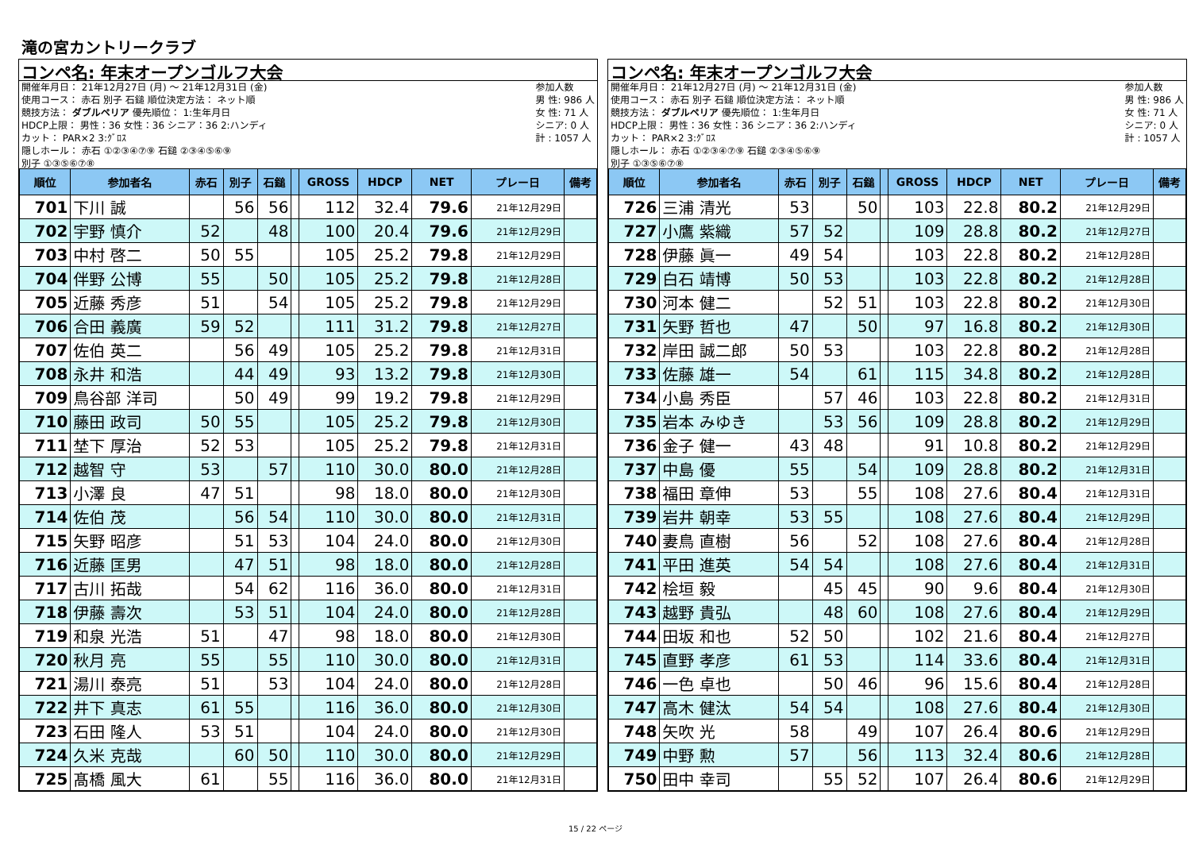滝の宮カントリークラブ
コンペ名: 年末オープンゴルフ大会
開催年月日： 21年12月27日 (月) ～ 21年12月31日 (金)
使用コース： 赤石 別子 石鎚 順位決定方法： ネット順
競技方法： ダブルペリア 優先順位： 1:生年月日
HDCP上限： 男性：36 女性：36 シニア：36 2:ハンディ
カット： PAR×2 3:ｸﾞﾛｽ
隠しホール： 赤石 ①②③④⑦⑨ 石鎚 ②③④⑤⑥⑨
別子 ①③⑤⑥⑦⑧
参加人数
男 性: 986 人
女 性: 71 人
シニア: 0 人
計 : 1057 人
| 順位 | 参加者名 | 赤石 | 別子 | 石鎚 | | GROSS | HDCP | NET | プレー日 | 備考 |
| --- | --- | --- | --- | --- | --- | --- | --- | --- | --- | --- |
| 701 | 下川 誠 | | 56 | 56 | | 112 | 32.4 | 79.6 | 21年12月29日 | |
| 702 | 宇野 慎介 | 52 | | 48 | | 100 | 20.4 | 79.6 | 21年12月29日 | |
| 703 | 中村 啓二 | 50 | 55 | | | 105 | 25.2 | 79.8 | 21年12月29日 | |
| 704 | 伴野 公博 | 55 | | 50 | | 105 | 25.2 | 79.8 | 21年12月28日 | |
| 705 | 近藤 秀彦 | 51 | | 54 | | 105 | 25.2 | 79.8 | 21年12月29日 | |
| 706 | 合田 義廣 | 59 | 52 | | | 111 | 31.2 | 79.8 | 21年12月27日 | |
| 707 | 佐伯 英二 | | 56 | 49 | | 105 | 25.2 | 79.8 | 21年12月31日 | |
| 708 | 永井 和浩 | | 44 | 49 | | 93 | 13.2 | 79.8 | 21年12月30日 | |
| 709 | 鳥谷部 洋司 | | 50 | 49 | | 99 | 19.2 | 79.8 | 21年12月29日 | |
| 710 | 藤田 政司 | 50 | 55 | | | 105 | 25.2 | 79.8 | 21年12月30日 | |
| 711 | 埜下 厚治 | 52 | 53 | | | 105 | 25.2 | 79.8 | 21年12月31日 | |
| 712 | 越智 守 | 53 | | 57 | | 110 | 30.0 | 80.0 | 21年12月28日 | |
| 713 | 小澤 良 | 47 | 51 | | | 98 | 18.0 | 80.0 | 21年12月30日 | |
| 714 | 佐伯 茂 | | 56 | 54 | | 110 | 30.0 | 80.0 | 21年12月31日 | |
| 715 | 矢野 昭彦 | | 51 | 53 | | 104 | 24.0 | 80.0 | 21年12月30日 | |
| 716 | 近藤 匡男 | | 47 | 51 | | 98 | 18.0 | 80.0 | 21年12月28日 | |
| 717 | 古川 拓哉 | | 54 | 62 | | 116 | 36.0 | 80.0 | 21年12月31日 | |
| 718 | 伊藤 壽次 | | 53 | 51 | | 104 | 24.0 | 80.0 | 21年12月28日 | |
| 719 | 和泉 光浩 | 51 | | 47 | | 98 | 18.0 | 80.0 | 21年12月30日 | |
| 720 | 秋月 亮 | 55 | | 55 | | 110 | 30.0 | 80.0 | 21年12月31日 | |
| 721 | 湯川 泰亮 | 51 | | 53 | | 104 | 24.0 | 80.0 | 21年12月28日 | |
| 722 | 井下 真志 | 61 | 55 | | | 116 | 36.0 | 80.0 | 21年12月30日 | |
| 723 | 石田 隆人 | 53 | 51 | | | 104 | 24.0 | 80.0 | 21年12月30日 | |
| 724 | 久米 克哉 | | 60 | 50 | | 110 | 30.0 | 80.0 | 21年12月29日 | |
| 725 | 髙橋 風大 | 61 | | 55 | | 116 | 36.0 | 80.0 | 21年12月31日 | |
コンペ名: 年末オープンゴルフ大会
開催年月日： 21年12月27日 (月) ～ 21年12月31日 (金)
使用コース： 赤石 別子 石鎚 順位決定方法： ネット順
競技方法： ダブルペリア 優先順位： 1:生年月日
HDCP上限： 男性：36 女性：36 シニア：36 2:ハンディ
カット： PAR×2 3:ｸﾞﾛｽ
隠しホール： 赤石 ①②③④⑦⑨ 石鎚 ②③④⑤⑥⑨
別子 ①③⑤⑥⑦⑧
参加人数
男 性: 986 人
女 性: 71 人
シニア: 0 人
計 : 1057 人
| 順位 | 参加者名 | 赤石 | 別子 | 石鎚 | | GROSS | HDCP | NET | プレー日 | 備考 |
| --- | --- | --- | --- | --- | --- | --- | --- | --- | --- | --- |
| 726 | 三浦 清光 | 53 | | 50 | | 103 | 22.8 | 80.2 | 21年12月29日 | |
| 727 | 小鷹 紫織 | 57 | 52 | | | 109 | 28.8 | 80.2 | 21年12月27日 | |
| 728 | 伊藤 眞一 | 49 | 54 | | | 103 | 22.8 | 80.2 | 21年12月28日 | |
| 729 | 白石 靖博 | 50 | 53 | | | 103 | 22.8 | 80.2 | 21年12月28日 | |
| 730 | 河本 健二 | | 52 | 51 | | 103 | 22.8 | 80.2 | 21年12月30日 | |
| 731 | 矢野 哲也 | 47 | | 50 | | 97 | 16.8 | 80.2 | 21年12月30日 | |
| 732 | 岸田 誠二郎 | 50 | 53 | | | 103 | 22.8 | 80.2 | 21年12月28日 | |
| 733 | 佐藤 雄一 | 54 | | 61 | | 115 | 34.8 | 80.2 | 21年12月28日 | |
| 734 | 小島 秀臣 | | 57 | 46 | | 103 | 22.8 | 80.2 | 21年12月31日 | |
| 735 | 岩本 みゆき | | 53 | 56 | | 109 | 28.8 | 80.2 | 21年12月29日 | |
| 736 | 金子 健一 | 43 | 48 | | | 91 | 10.8 | 80.2 | 21年12月29日 | |
| 737 | 中島 優 | 55 | | 54 | | 109 | 28.8 | 80.2 | 21年12月31日 | |
| 738 | 福田 章伸 | 53 | | 55 | | 108 | 27.6 | 80.4 | 21年12月31日 | |
| 739 | 岩井 朝幸 | 53 | 55 | | | 108 | 27.6 | 80.4 | 21年12月29日 | |
| 740 | 妻鳥 直樹 | 56 | | 52 | | 108 | 27.6 | 80.4 | 21年12月28日 | |
| 741 | 平田 進英 | 54 | 54 | | | 108 | 27.6 | 80.4 | 21年12月31日 | |
| 742 | 桧垣 毅 | | 45 | 45 | | 90 | 9.6 | 80.4 | 21年12月30日 | |
| 743 | 越野 貴弘 | | 48 | 60 | | 108 | 27.6 | 80.4 | 21年12月29日 | |
| 744 | 田坂 和也 | 52 | 50 | | | 102 | 21.6 | 80.4 | 21年12月27日 | |
| 745 | 直野 孝彦 | 61 | 53 | | | 114 | 33.6 | 80.4 | 21年12月31日 | |
| 746 | 一色 卓也 | | 50 | 46 | | 96 | 15.6 | 80.4 | 21年12月28日 | |
| 747 | 高木 健汰 | 54 | 54 | | | 108 | 27.6 | 80.4 | 21年12月30日 | |
| 748 | 矢吹 光 | 58 | | 49 | | 107 | 26.4 | 80.6 | 21年12月29日 | |
| 749 | 中野 勲 | 57 | | 56 | | 113 | 32.4 | 80.6 | 21年12月28日 | |
| 750 | 田中 幸司 | | 55 | 52 | | 107 | 26.4 | 80.6 | 21年12月29日 | |
15 / 22 ページ